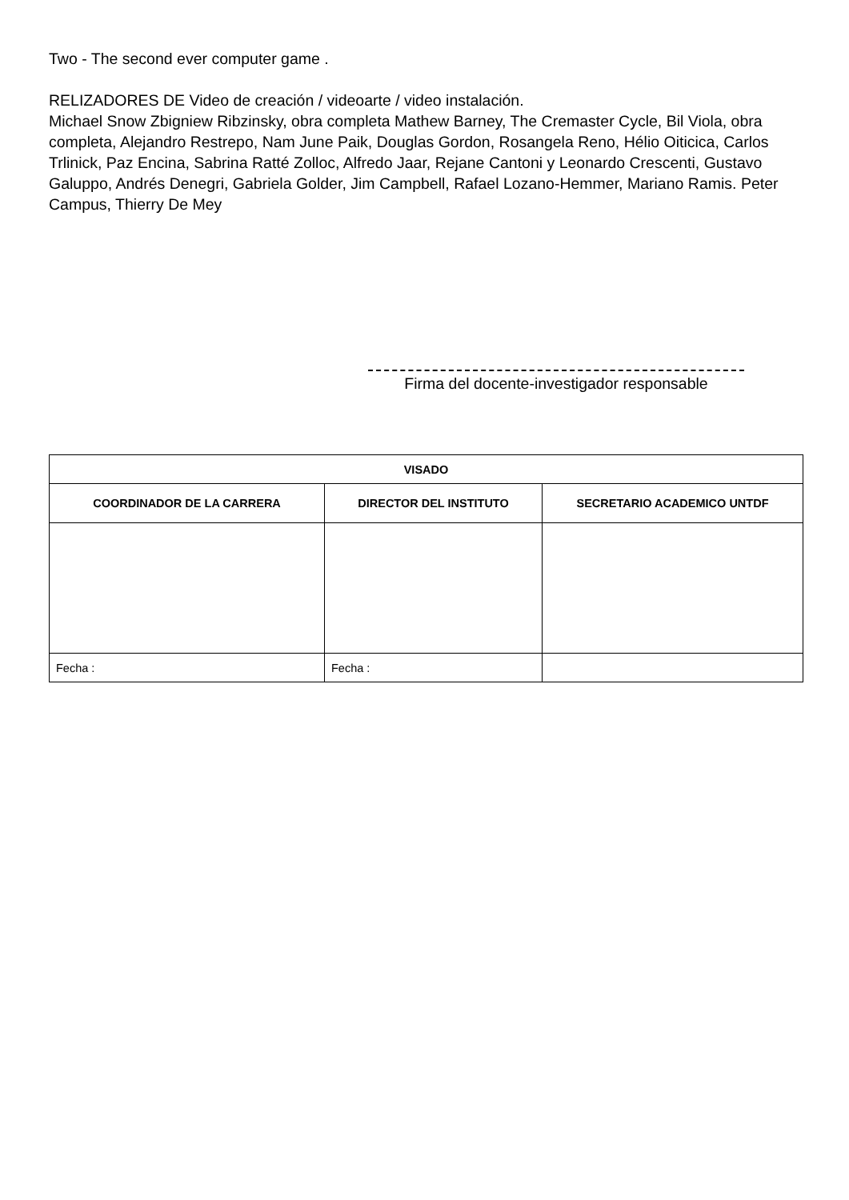Two - The second ever computer game .
RELIZADORES DE Video de creación / videoarte / video instalación.
Michael Snow Zbigniew Ribzinsky, obra completa Mathew Barney, The Cremaster Cycle, Bil Viola, obra completa, Alejandro Restrepo, Nam June Paik, Douglas Gordon, Rosangela Reno, Hélio Oiticica, Carlos Trlinick, Paz Encina, Sabrina Ratté Zolloc, Alfredo Jaar, Rejane Cantoni y Leonardo Crescenti, Gustavo Galuppo, Andrés Denegri, Gabriela Golder, Jim Campbell, Rafael Lozano-Hemmer, Mariano Ramis. Peter Campus, Thierry De Mey
Firma del docente-investigador responsable
| VISADO | | |
| --- | --- | --- |
| COORDINADOR DE LA CARRERA | DIRECTOR DEL INSTITUTO | SECRETARIO ACADEMICO UNTDF |
| Fecha : | Fecha : | |